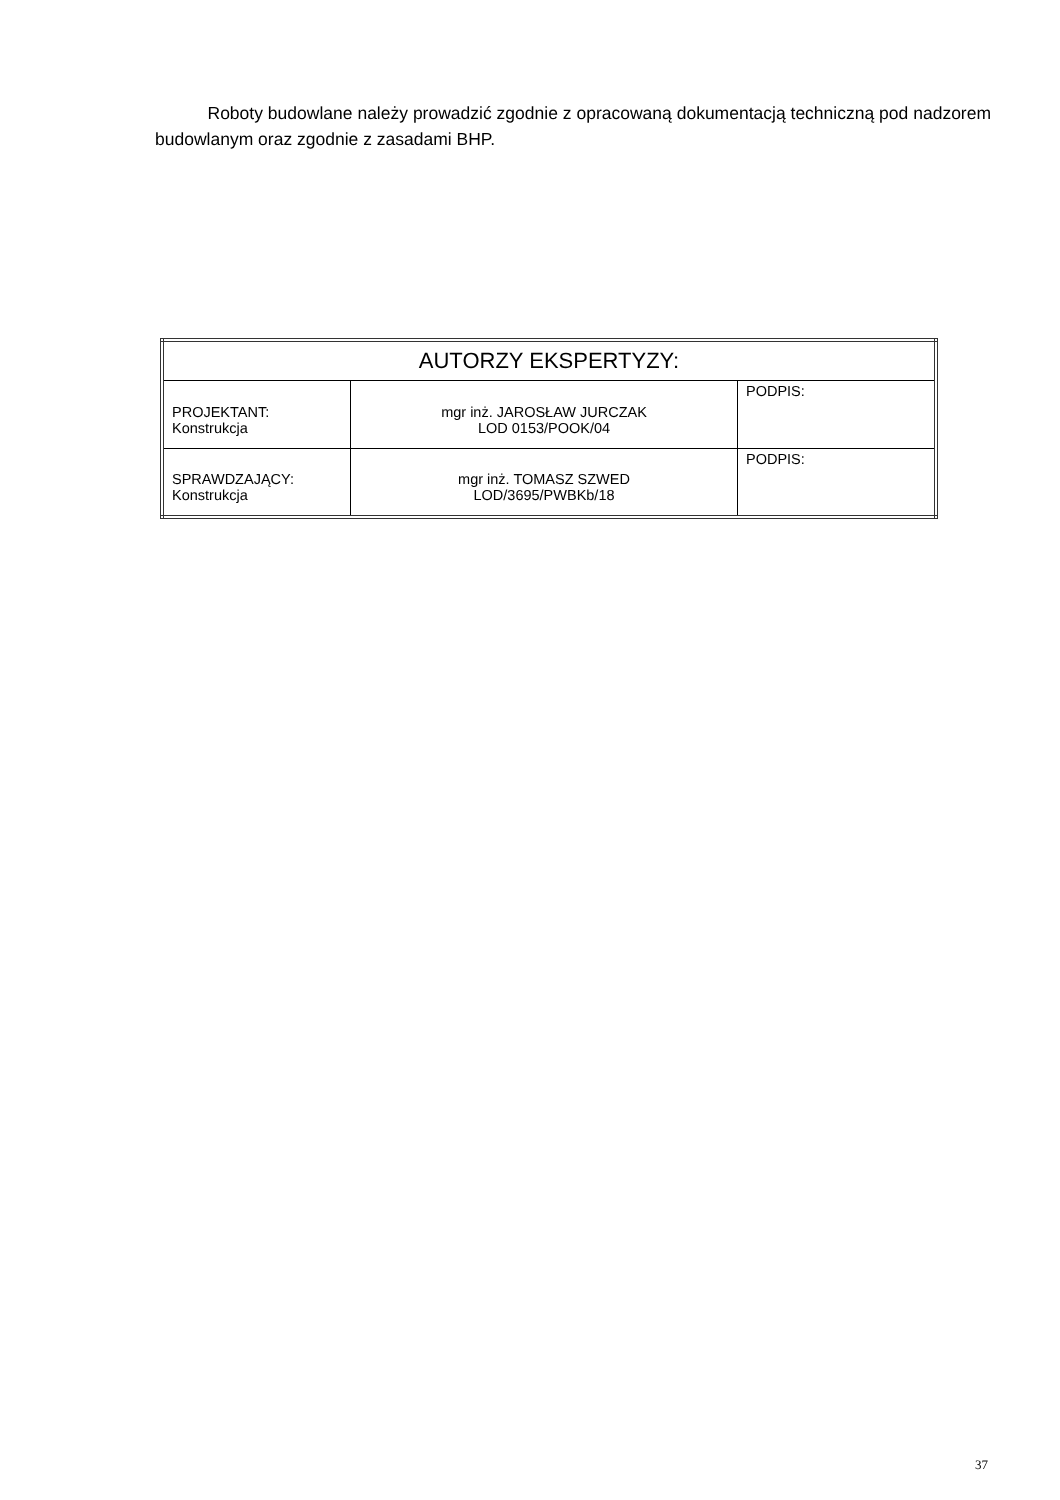Roboty budowlane należy prowadzić zgodnie z opracowaną dokumentacją techniczną pod nadzorem budowlanym oraz zgodnie z zasadami BHP.
| AUTORZY EKSPERTYZY: | | |
| --- | --- | --- |
| PROJEKTANT: Konstrukcja | mgr inż. JAROSŁAW JURCZAK LOD 0153/POOK/04 | PODPIS: |
| SPRAWDZAJĄCY: Konstrukcja | mgr inż. TOMASZ SZWED LOD/3695/PWBKb/18 | PODPIS: |
37